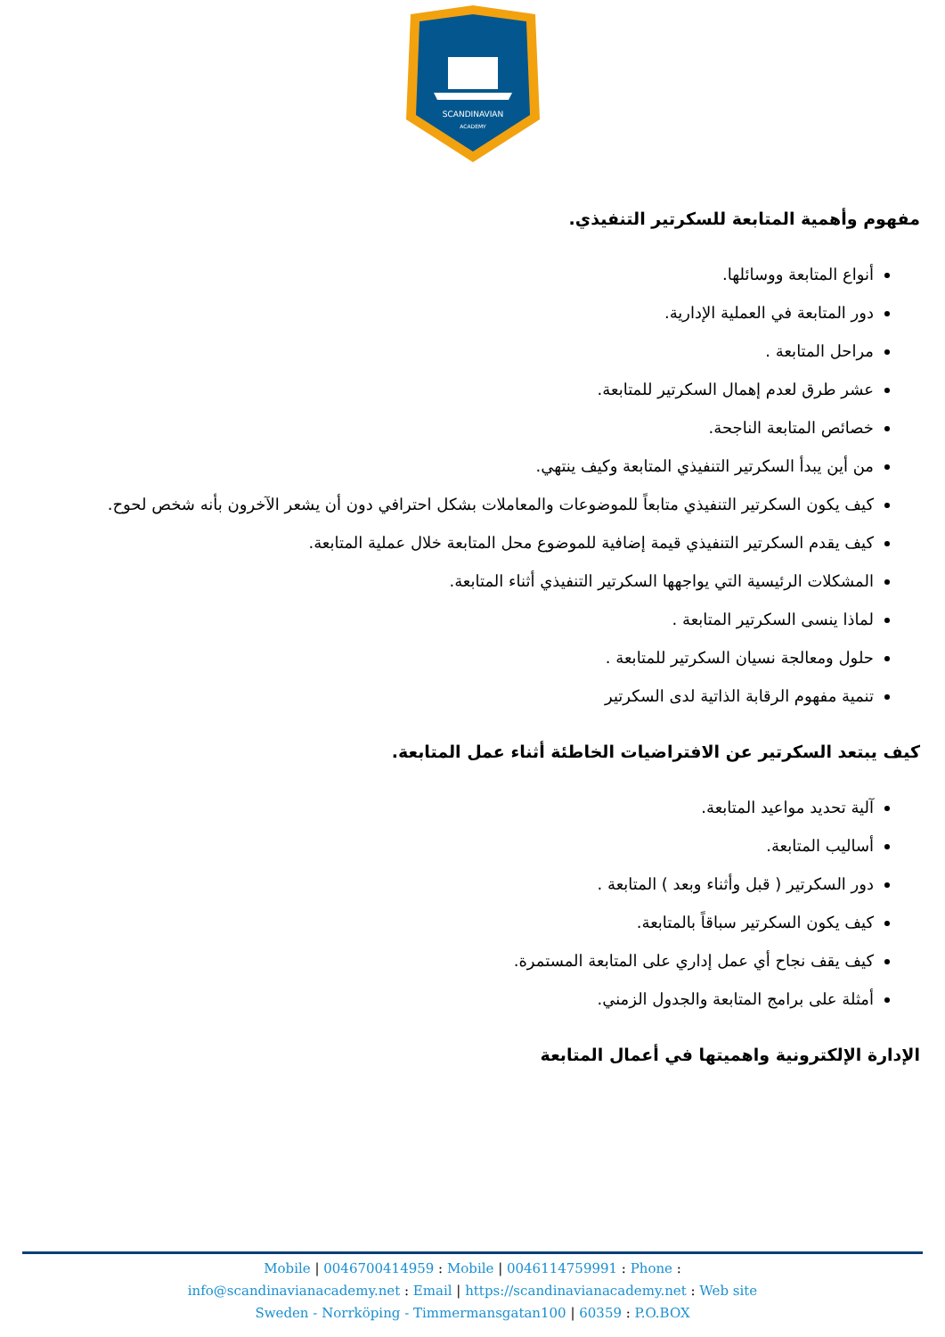SCANDINAVIAN
ACADEMY
مفهوم وأهمية المتابعة للسكرتير التنفيذي.
أنواع المتابعة ووسائلها.
دور المتابعة في العملية الإدارية.
مراحل المتابعة .
عشر طرق لعدم إهمال السكرتير للمتابعة.
خصائص المتابعة الناجحة.
من أين يبدأ السكرتير التنفيذي المتابعة وكيف ينتهي.
كيف يكون السكرتير التنفيذي متابعاً للموضوعات والمعاملات بشكل احترافي دون أن يشعر الآخرون بأنه شخص لحوح.
كيف يقدم السكرتير التنفيذي قيمة إضافية للموضوع محل المتابعة خلال عملية المتابعة.
المشكلات الرئيسية التي يواجهها السكرتير التنفيذي أثناء المتابعة.
لماذا ينسى السكرتير المتابعة .
حلول ومعالجة نسيان السكرتير للمتابعة .
تنمية مفهوم الرقابة الذاتية لدى السكرتير
كيف يبتعد السكرتير عن الافتراضيات الخاطئة أثناء عمل المتابعة.
آلية تحديد مواعيد المتابعة.
أساليب المتابعة.
دور السكرتير ( قبل وأثناء وبعد ) المتابعة .
كيف يكون السكرتير سباقاً بالمتابعة.
كيف يقف نجاح أي عمل إداري على المتابعة المستمرة.
أمثلة على برامج المتابعة والجدول الزمني.
الإدارة الإلكترونية واهميتها في أعمال المتابعة
Mobile | 0046700414959 : Mobile | 0046114759991 : Phone :
info@scandinavianacademy.net : Email | https://scandinavianacademy.net : Web site
Sweden - Norrköping - Timmermansgatan100 | 60359 : P.O.BOX